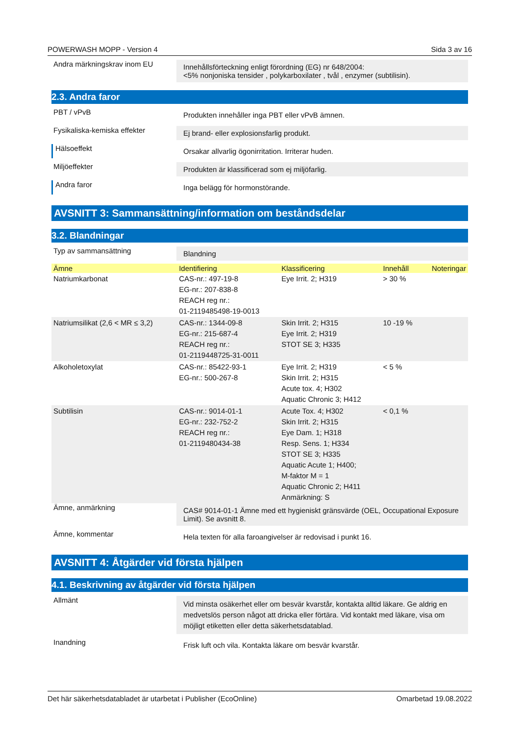POWERWASH MOPP - Version 4 Sida 3 av 16
Andra märkningskrav inom EU
Innehållsförteckning enligt förordning (EG) nr 648/2004:
<5% nonjoniska tensider , polykarboxilater , tvål , enzymer (subtilisin).
2.3. Andra faror
PBT / vPvB
Produkten innehåller inga PBT eller vPvB ämnen.
Fysikaliska-kemiska effekter
Ej brand- eller explosionsfarlig produkt.
Hälsoeffekt
Orsakar allvarlig ögonirritation. Irriterar huden.
Miljöeffekter
Produkten är klassificerad som ej miljöfarlig.
Andra faror
Inga belägg för hormonstörande.
AVSNITT 3: Sammansättning/information om beståndsdelar
3.2. Blandningar
Typ av sammansättning
Blandning
| Ämne | Identifiering | Klassificering | Innehåll | Noteringar |
| --- | --- | --- | --- | --- |
| Natriumkarbonat | CAS-nr.: 497-19-8 EG-nr.: 207-838-8 REACH reg nr.: 01-2119485498-19-0013 | Eye Irrit. 2; H319 | > 30 % | |
| Natriumsilikat (2,6 < MR ≤ 3,2) | CAS-nr.: 1344-09-8 EG-nr.: 215-687-4 REACH reg nr.: 01-2119448725-31-0011 | Skin Irrit. 2; H315 Eye Irrit. 2; H319 STOT SE 3; H335 | 10 -19 % | |
| Alkoholetoxylat | CAS-nr.: 85422-93-1 EG-nr.: 500-267-8 | Eye Irrit. 2; H319 Skin Irrit. 2; H315 Acute tox. 4; H302 Aquatic Chronic 3; H412 | < 5 % | |
| Subtilisin | CAS-nr.: 9014-01-1 EG-nr.: 232-752-2 REACH reg nr.: 01-2119480434-38 | Acute Tox. 4; H302 Skin Irrit. 2; H315 Eye Dam. 1; H318 Resp. Sens. 1; H334 STOT SE 3; H335 Aquatic Acute 1; H400; M-faktor M = 1 Aquatic Chronic 2; H411 Anmärkning: S | < 0,1 % | |
Ämne, anmärkning
CAS# 9014-01-1 Ämne med ett hygieniskt gränsvärde (OEL, Occupational Exposure Limit). Se avsnitt 8.
Ämne, kommentar
Hela texten för alla faroangivelser är redovisad i punkt 16.
AVSNITT 4: Åtgärder vid första hjälpen
4.1. Beskrivning av åtgärder vid första hjälpen
Allmänt
Vid minsta osäkerhet eller om besvär kvarstår, kontakta alltid läkare. Ge aldrig en medvetslös person något att dricka eller förtära. Vid kontakt med läkare, visa om möjligt etiketten eller detta säkerhetsdatablad.
Inandning
Frisk luft och vila. Kontakta läkare om besvär kvarstår.
Det här säkerhetsdatabladet är utarbetat i Publisher (EcoOnline) Omarbetad 19.08.2022